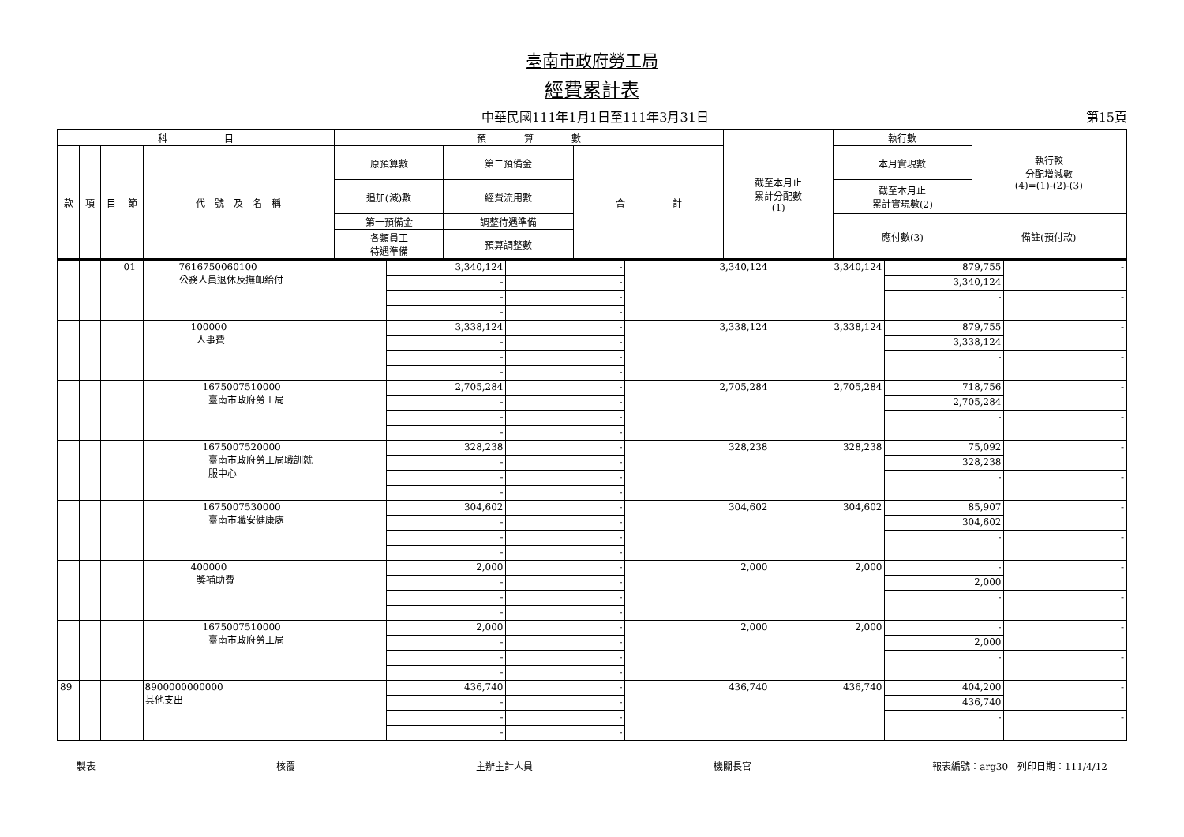臺南市政府勞工局
經費累計表
中華民國111年1月1日至111年3月31日 第15頁
| 科 目 | | | | | 預 算 數 | | | 截至本月止 累計分配數 (1) | 執行數 | 執行較 分配增減數 (4)=(1)-(2)-(3) |
| --- | --- | --- | --- | --- | --- | --- | --- | --- | --- | --- |
| 款 | 項 | 目 | 節 | 代 號 及 名 稱 | 原預算數 | 第二預備金 | 合 計 | | 本月實現數 | |
| | | | | | 追加(減)數 | 經費流用數 | | | 截至本月止 累計實現數(2) | |
| | | | | | 第一預備金 | 調整待遇準備 | | | 應付數(3) | 備註(預付款) |
| | | | | | 各類員工 待遇準備 | 預算調整數 | | | | |
| | | | 01 | 7616750060100 公務人員退休及撫卹給付 | 3,340,124 | - | 3,340,124 | 3,340,124 | 879,755 | - |
| | | | | | - | - | | | 3,340,124 | |
| | | | | | - | - | | | - | - |
| | | | | | - | - | | | | |
| | | | | 100000 人事費 | 3,338,124 | - | 3,338,124 | 3,338,124 | 879,755 | - |
| | | | | | - | - | | | 3,338,124 | |
| | | | | | - | - | | | - | - |
| | | | | | - | - | | | | |
| | | | | 1675007510000 臺南市政府勞工局 | 2,705,284 | - | 2,705,284 | 2,705,284 | 718,756 | - |
| | | | | | - | - | | | 2,705,284 | |
| | | | | | - | - | | | - | - |
| | | | | | - | - | | | | |
| | | | | 1675007520000 臺南市政府勞工局職訓就 服中心 | 328,238 | - | 328,238 | 328,238 | 75,092 | - |
| | | | | | - | - | | | 328,238 | |
| | | | | | - | - | | | - | - |
| | | | | | - | - | | | | |
| | | | | 1675007530000 臺南市職安健康處 | 304,602 | - | 304,602 | 304,602 | 85,907 | - |
| | | | | | - | - | | | 304,602 | |
| | | | | | - | - | | | - | - |
| | | | | | - | - | | | | |
| | | | | 400000 獎補助費 | 2,000 | - | 2,000 | 2,000 | - | - |
| | | | | | - | - | | | 2,000 | |
| | | | | | - | - | | | - | - |
| | | | | | - | - | | | | |
| | | | | 1675007510000 臺南市政府勞工局 | 2,000 | - | 2,000 | 2,000 | - | - |
| | | | | | - | - | | | 2,000 | |
| | | | | | - | - | | | - | - |
| | | | | | - | - | | | | |
| 89 | | | | 8900000000000 其他支出 | 436,740 | - | 436,740 | 436,740 | 404,200 | - |
| | | | | | - | - | | | 436,740 | |
| | | | | | - | - | | | - | - |
| | | | | | - | - | | | | |
製表 核覆 主辦主計人員 機關長官 報表編號：arg30　列印日期：111/4/12